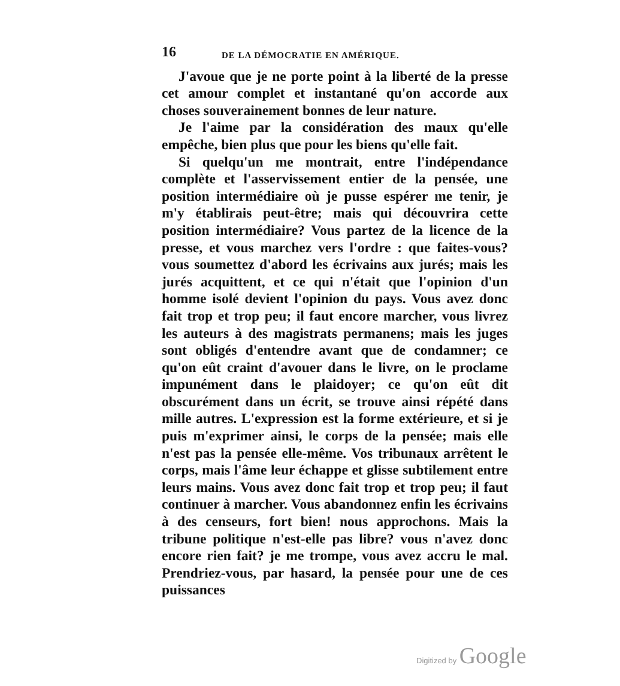16 DE LA DÉMOCRATIE EN AMÉRIQUE.
J'avoue que je ne porte point à la liberté de la presse cet amour complet et instantané qu'on accorde aux choses souverainement bonnes de leur nature.
Je l'aime par la considération des maux qu'elle empêche, bien plus que pour les biens qu'elle fait.
Si quelqu'un me montrait, entre l'indépendance complète et l'asservissement entier de la pensée, une position intermédiaire où je pusse espérer me tenir, je m'y établirais peut-être; mais qui découvrira cette position intermédiaire? Vous partez de la licence de la presse, et vous marchez vers l'ordre : que faites-vous? vous soumettez d'abord les écrivains aux jurés; mais les jurés acquittent, et ce qui n'était que l'opinion d'un homme isolé devient l'opinion du pays. Vous avez donc fait trop et trop peu; il faut encore marcher, vous livrez les auteurs à des magistrats permanens; mais les juges sont obligés d'entendre avant que de condamner; ce qu'on eût craint d'avouer dans le livre, on le proclame impunément dans le plaidoyer; ce qu'on eût dit obscurément dans un écrit, se trouve ainsi répété dans mille autres. L'expression est la forme extérieure, et si je puis m'exprimer ainsi, le corps de la pensée; mais elle n'est pas la pensée elle-même. Vos tribunaux arrêtent le corps, mais l'âme leur échappe et glisse subtilement entre leurs mains. Vous avez donc fait trop et trop peu; il faut continuer à marcher. Vous abandonnez enfin les écrivains à des censeurs, fort bien! nous approchons. Mais la tribune politique n'est-elle pas libre? vous n'avez donc encore rien fait? je me trompe, vous avez accru le mal. Prendriez-vous, par hasard, la pensée pour une de ces puissances
Digitized by Google